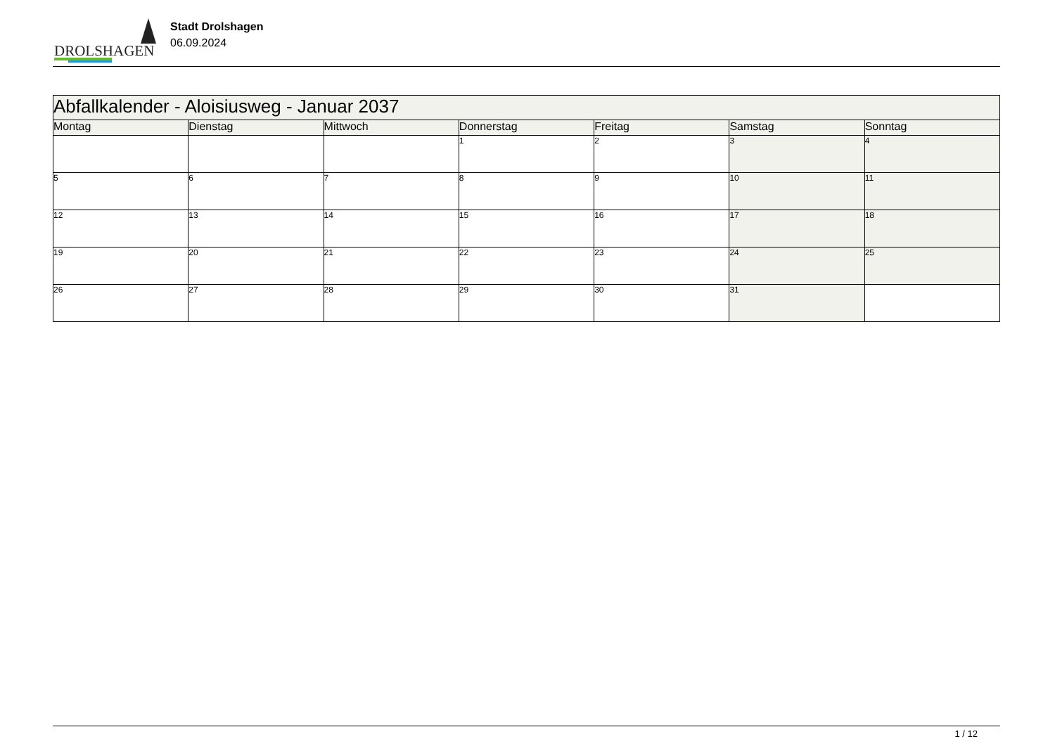DROLSHAGEN
Stadt Drolshagen
06.09.2024
| Abfallkalender - Aloisiusweg - Januar 2037 | | | | | | |
| --- | --- | --- | --- | --- | --- | --- |
| Montag | Dienstag | Mittwoch | Donnerstag | Freitag | Samstag | Sonntag |
| | | | 1 | 2 | 3 | 4 |
| 5 | 6 | 7 | 8 | 9 | 10 | 11 |
| 12 | 13 | 14 | 15 | 16 | 17 | 18 |
| 19 | 20 | 21 | 22 | 23 | 24 | 25 |
| 26 | 27 | 28 | 29 | 30 | 31 | |
1 / 12